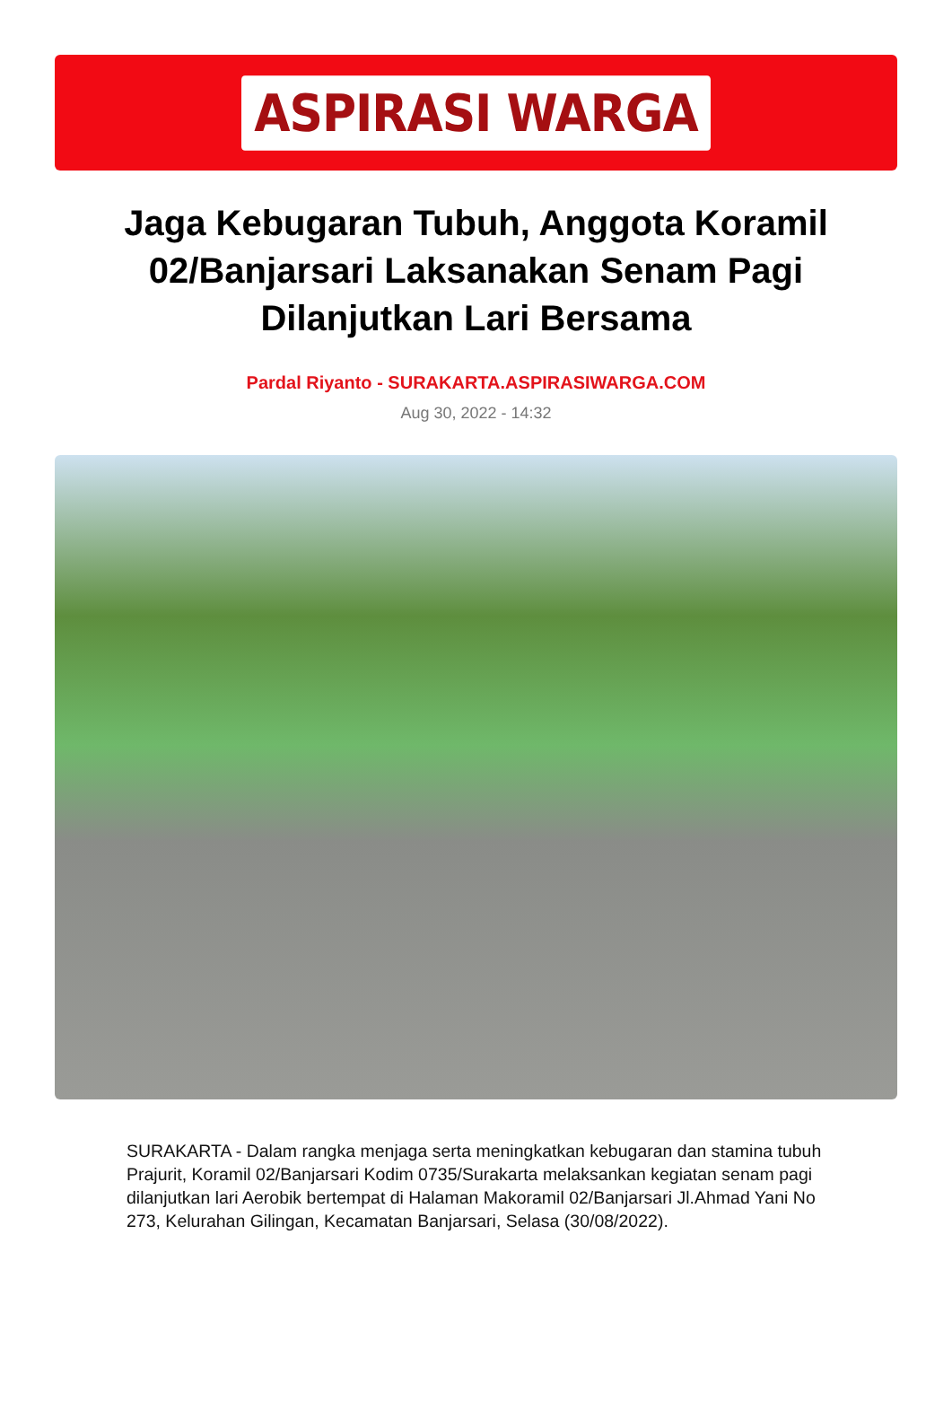ASPIRASI WARGA
Jaga Kebugaran Tubuh, Anggota Koramil 02/Banjarsari Laksanakan Senam Pagi Dilanjutkan Lari Bersama
Pardal Riyanto - SURAKARTA.ASPIRASIWARGA.COM
Aug 30, 2022 - 14:32
SURAKARTA - Dalam rangka menjaga serta meningkatkan kebugaran dan stamina tubuh Prajurit, Koramil 02/Banjarsari Kodim 0735/Surakarta melaksankan kegiatan senam pagi dilanjutkan lari Aerobik bertempat di Halaman Makoramil 02/Banjarsari Jl.Ahmad Yani No 273, Kelurahan Gilingan, Kecamatan Banjarsari, Selasa (30/08/2022).